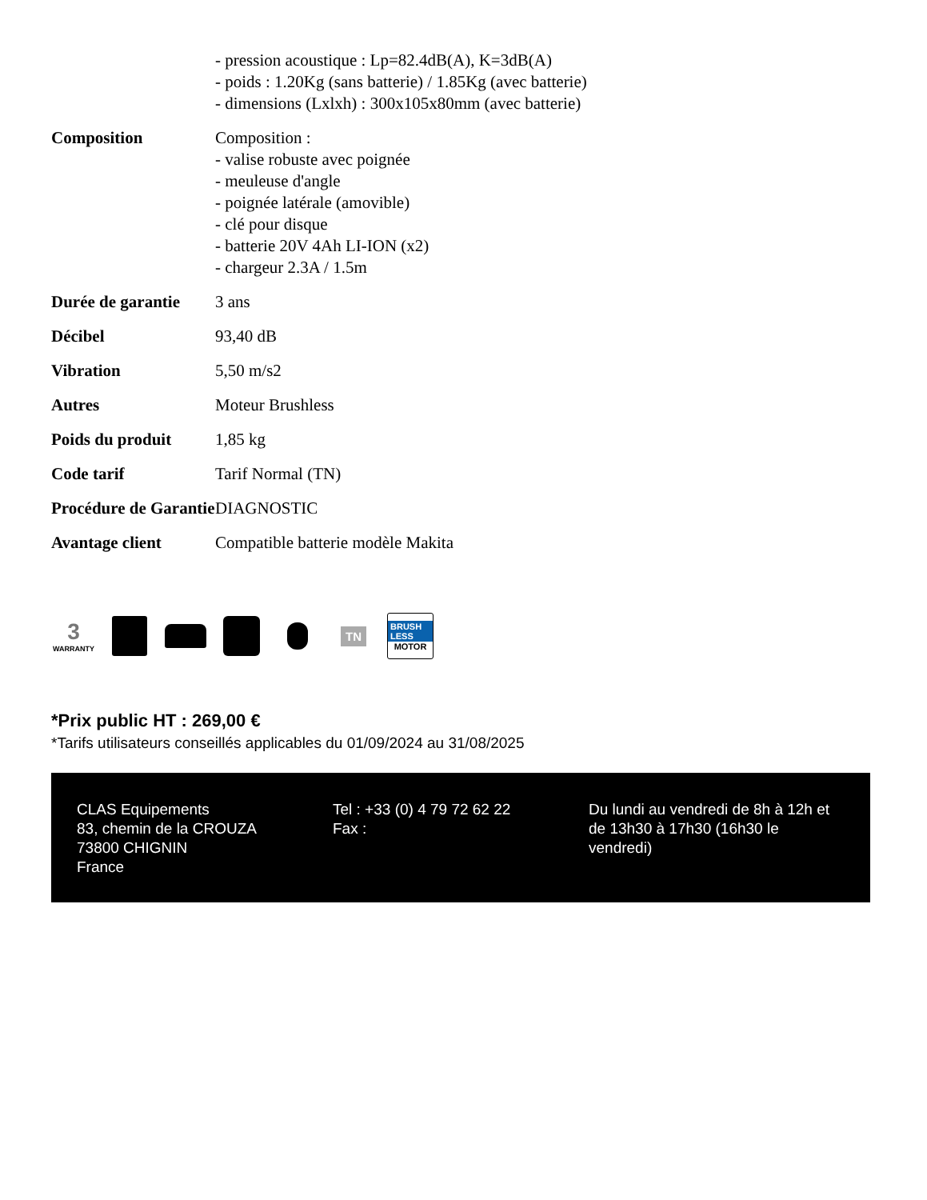| | - pression acoustique : Lp=82.4dB(A), K=3dB(A) - poids : 1.20Kg (sans batterie) / 1.85Kg (avec batterie) - dimensions (Lxlxh) : 300x105x80mm (avec batterie) |
| Composition | Composition : - valise robuste avec poignée - meuleuse d'angle - poignée latérale (amovible) - clé pour disque - batterie 20V 4Ah LI-ION (x2) - chargeur 2.3A / 1.5m |
| Durée de garantie | 3 ans |
| Décibel | 93,40 dB |
| Vibration | 5,50 m/s2 |
| Autres | Moteur Brushless |
| Poids du produit | 1,85 kg |
| Code tarif | Tarif Normal (TN) |
| Procédure de Garantie | DIAGNOSTIC |
| Avantage client | Compatible batterie modèle Makita |
3
WARRANTY
TN
BRUSH LESS
MOTOR
*Prix public HT : 269,00 €
*Tarifs utilisateurs conseillés applicables du 01/09/2024 au 31/08/2025
CLAS Equipements
83, chemin de la CROUZA
73800 CHIGNIN
France
Tel : +33 (0) 4 79 72 62 22
Fax :
Du lundi au vendredi de 8h à 12h et de 13h30 à 17h30 (16h30 le vendredi)